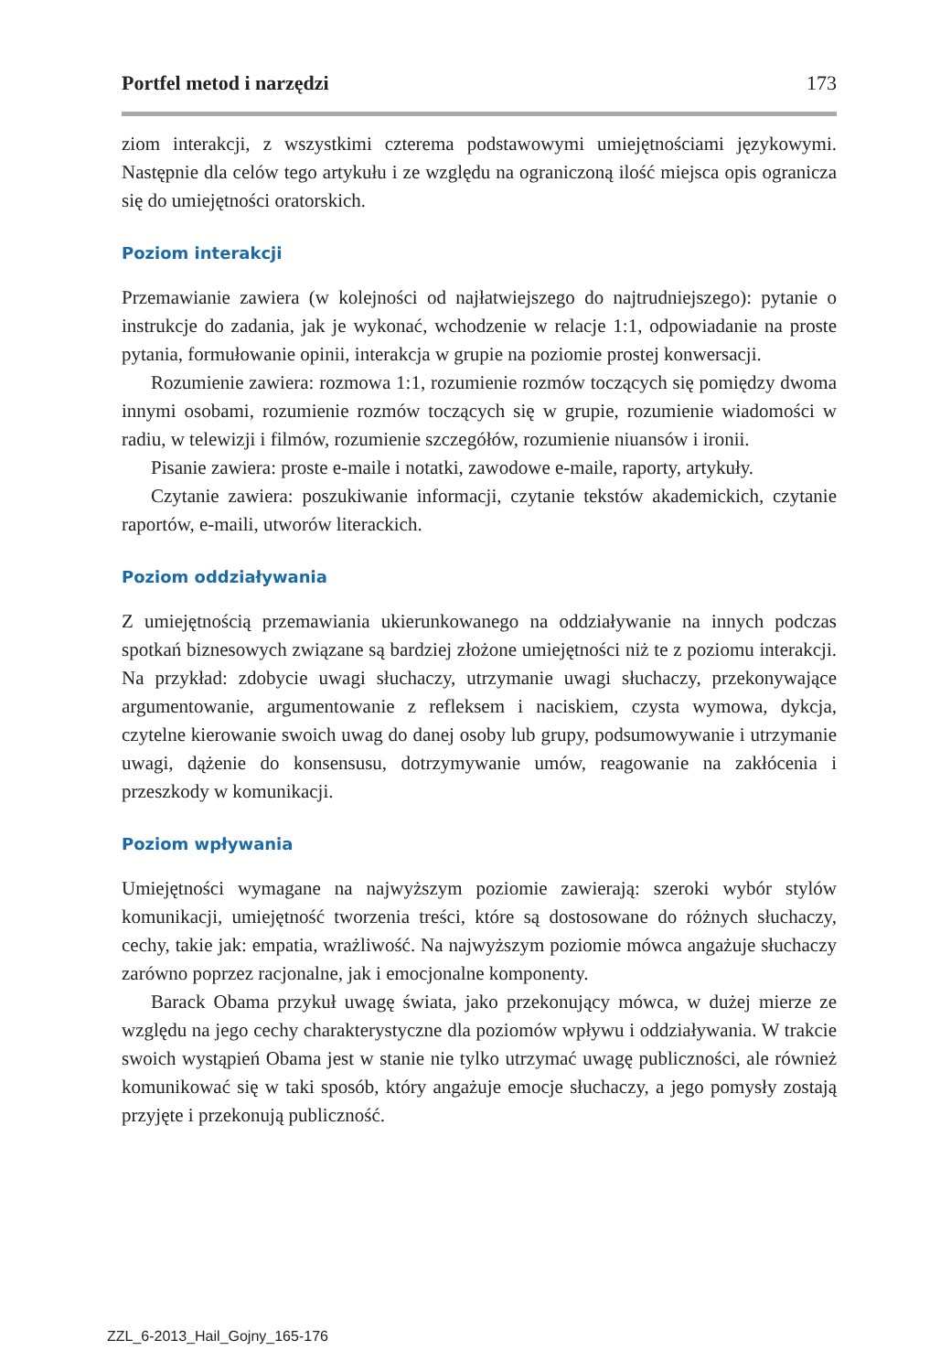Portfel metod i narzędzi 173
ziom interakcji, z wszystkimi czterema podstawowymi umiejętnościami językowymi. Następnie dla celów tego artykułu i ze względu na ograniczoną ilość miejsca opis ogranicza się do umiejętności oratorskich.
Poziom interakcji
Przemawianie zawiera (w kolejności od najłatwiejszego do najtrudniejszego): pytanie o instrukcje do zadania, jak je wykonać, wchodzenie w relacje 1:1, odpowiadanie na proste pytania, formułowanie opinii, interakcja w grupie na poziomie prostej konwersacji.
Rozumienie zawiera: rozmowa 1:1, rozumienie rozmów toczących się pomiędzy dwoma innymi osobami, rozumienie rozmów toczących się w grupie, rozumienie wiadomości w radiu, w telewizji i filmów, rozumienie szczegółów, rozumienie niuansów i ironii.
Pisanie zawiera: proste e-maile i notatki, zawodowe e-maile, raporty, artykuły.
Czytanie zawiera: poszukiwanie informacji, czytanie tekstów akademickich, czytanie raportów, e-maili, utworów literackich.
Poziom oddziaływania
Z umiejętnością przemawiania ukierunkowanego na oddziaływanie na innych podczas spotkań biznesowych związane są bardziej złożone umiejętności niż te z poziomu interakcji. Na przykład: zdobycie uwagi słuchaczy, utrzymanie uwagi słuchaczy, przekonywające argumentowanie, argumentowanie z refleksem i naciskiem, czysta wymowa, dykcja, czytelne kierowanie swoich uwag do danej osoby lub grupy, podsumowywanie i utrzymanie uwagi, dążenie do konsensusu, dotrzymywanie umów, reagowanie na zakłócenia i przeszkody w komunikacji.
Poziom wpływania
Umiejętności wymagane na najwyższym poziomie zawierają: szeroki wybór stylów komunikacji, umiejętność tworzenia treści, które są dostosowane do różnych słuchaczy, cechy, takie jak: empatia, wrażliwość. Na najwyższym poziomie mówca angażuje słuchaczy zarówno poprzez racjonalne, jak i emocjonalne komponenty.
Barack Obama przykuł uwagę świata, jako przekonujący mówca, w dużej mierze ze względu na jego cechy charakterystyczne dla poziomów wpływu i oddziaływania. W trakcie swoich wystąpień Obama jest w stanie nie tylko utrzymać uwagę publiczności, ale również komunikować się w taki sposób, który angażuje emocje słuchaczy, a jego pomysły zostają przyjęte i przekonują publiczność.
ZZL_6-2013_Hail_Gojny_165-176